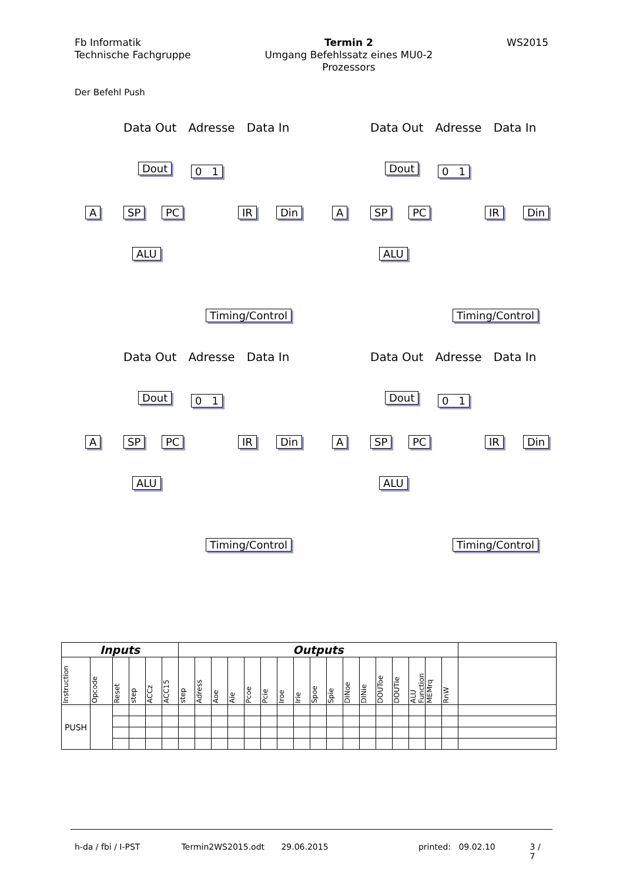Fb Informatik
Technische Fachgruppe
Termin 2
Umgang Befehlssatz eines MU0-2
Prozessors
WS2015
Der Befehl Push
Data Out Adresse Data In
Dout 0 1
A SP PC IR Din
ALU
Timing/Control
Data Out Adresse Data In
Dout 0 1
A SP PC IR Din
ALU
Timing/Control
Data Out Adresse Data In
Dout 0 1
A SP PC IR Din
ALU
Timing/Control
Data Out Adresse Data In
Dout 0 1
A SP PC IR Din
ALU
Timing/Control
| Inputs | | | | | | Outputs | | | | | | | | | | | | | | | | | |
| --- | --- | --- | --- | --- | --- | --- | --- | --- | --- | --- | --- | --- | --- | --- | --- | --- | --- | --- | --- | --- | --- | --- | --- |
| Instruction | Opcode | Reset | step | ACCz | ACC15 | step | Adress | Aoe | Aie | Pcoe | Pcie | Iroe | Irie | Spoe | Spie | DINoe | DINie | DOUToe | DOUTie | ALU Function | MEMrq | RnW | |
| PUSH | | | | | | | | | | | | | | | | | | | | | | | |
h-da / fbi / I-PST Termin2WS2015.odt 29.06.2015 printed: 09.02.10 3 / 7